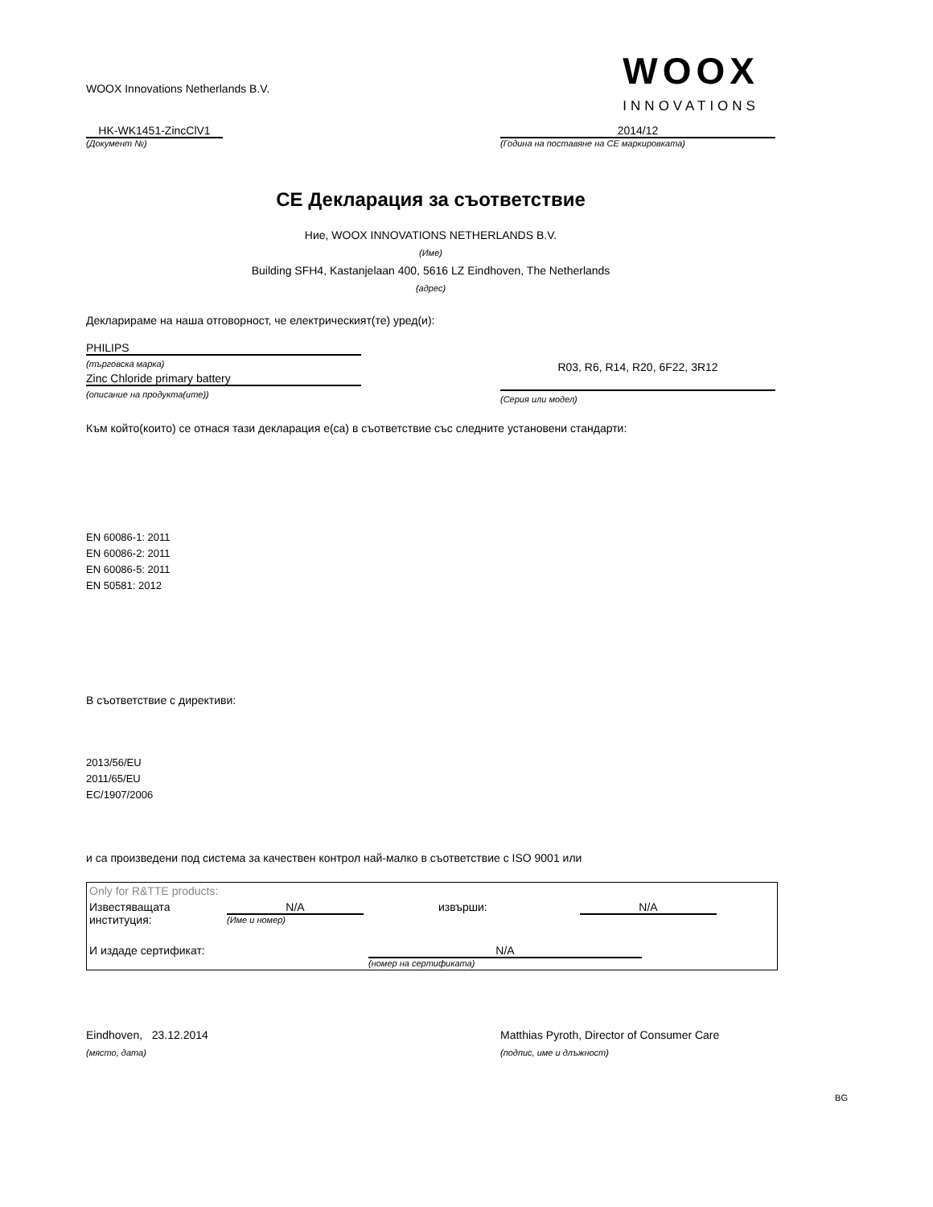WOOX Innovations Netherlands B.V.
WOOX
INNOVATIONS
HK-WK1451-ZincClV1
(Документ №)
2014/12
(Година на поставяне на CE маркировката)
CE Декларация за съответствие
Ние, WOOX INNOVATIONS NETHERLANDS B.V.
(Име)
Building SFH4, Kastanjelaan 400, 5616 LZ Eindhoven, The Netherlands
(адрес)
Декларираме на наша отговорност, че електрическият(те) уред(и):
PHILIPS
(търговска марка)
Zinc Chloride primary battery
(описание на продукта(ите))
R03, R6, R14, R20, 6F22, 3R12
(Серия или модел)
Към който(които) се отнася тази декларация е(са) в съответствие със следните установени стандарти:
EN 60086-1: 2011
EN 60086-2: 2011
EN 60086-5: 2011
EN 50581: 2012
В съответствие с директиви:
2013/56/EU
2011/65/EU
EC/1907/2006
и са произведени под система за качествен контрол най-малко в съответствие с ISO 9001 или
| Only for R&TTE products: | | | |
| Известяващата институция: | N/A (Име и номер) | извърши: | N/A |
| И издаде сертификат: | | N/A (номер на сертификата) | |
Eindhoven, 23.12.2014
(място, дата)
Matthias Pyroth, Director of Consumer Care
(подпис, име и длъжност)
BG